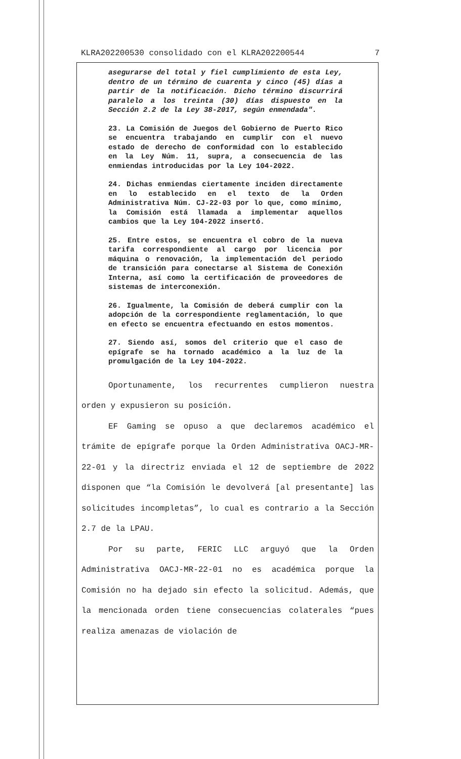KLRA202200530 consolidado con el KLRA202200544 7
asegurarse del total y fiel cumplimiento de esta Ley, dentro de un término de cuarenta y cinco (45) días a partir de la notificación. Dicho término discurrirá paralelo a los treinta (30) días dispuesto en la Sección 2.2 de la Ley 38-2017, según enmendada".
23. La Comisión de Juegos del Gobierno de Puerto Rico se encuentra trabajando en cumplir con el nuevo estado de derecho de conformidad con lo establecido en la Ley Núm. 11, supra, a consecuencia de las enmiendas introducidas por la Ley 104-2022.
24. Dichas enmiendas ciertamente inciden directamente en lo establecido en el texto de la Orden Administrativa Núm. CJ-22-03 por lo que, como mínimo, la Comisión está llamada a implementar aquellos cambios que la Ley 104-2022 insertó.
25. Entre estos, se encuentra el cobro de la nueva tarifa correspondiente al cargo por licencia por máquina o renovación, la implementación del periodo de transición para conectarse al Sistema de Conexión Interna, así como la certificación de proveedores de sistemas de interconexión.
26. Igualmente, la Comisión de deberá cumplir con la adopción de la correspondiente reglamentación, lo que en efecto se encuentra efectuando en estos momentos.
27. Siendo así, somos del criterio que el caso de epígrafe se ha tornado académico a la luz de la promulgación de la Ley 104-2022.
Oportunamente, los recurrentes cumplieron nuestra orden y expusieron su posición.
EF Gaming se opuso a que declaremos académico el trámite de epígrafe porque la Orden Administrativa OACJ-MR-22-01 y la directriz enviada el 12 de septiembre de 2022 disponen que “la Comisión le devolverá [al presentante] las solicitudes incompletas”, lo cual es contrario a la Sección 2.7 de la LPAU.
Por su parte, FERIC LLC arguyó que la Orden Administrativa OACJ-MR-22-01 no es académica porque la Comisión no ha dejado sin efecto la solicitud. Además, que la mencionada orden tiene consecuencias colaterales “pues realiza amenazas de violación de